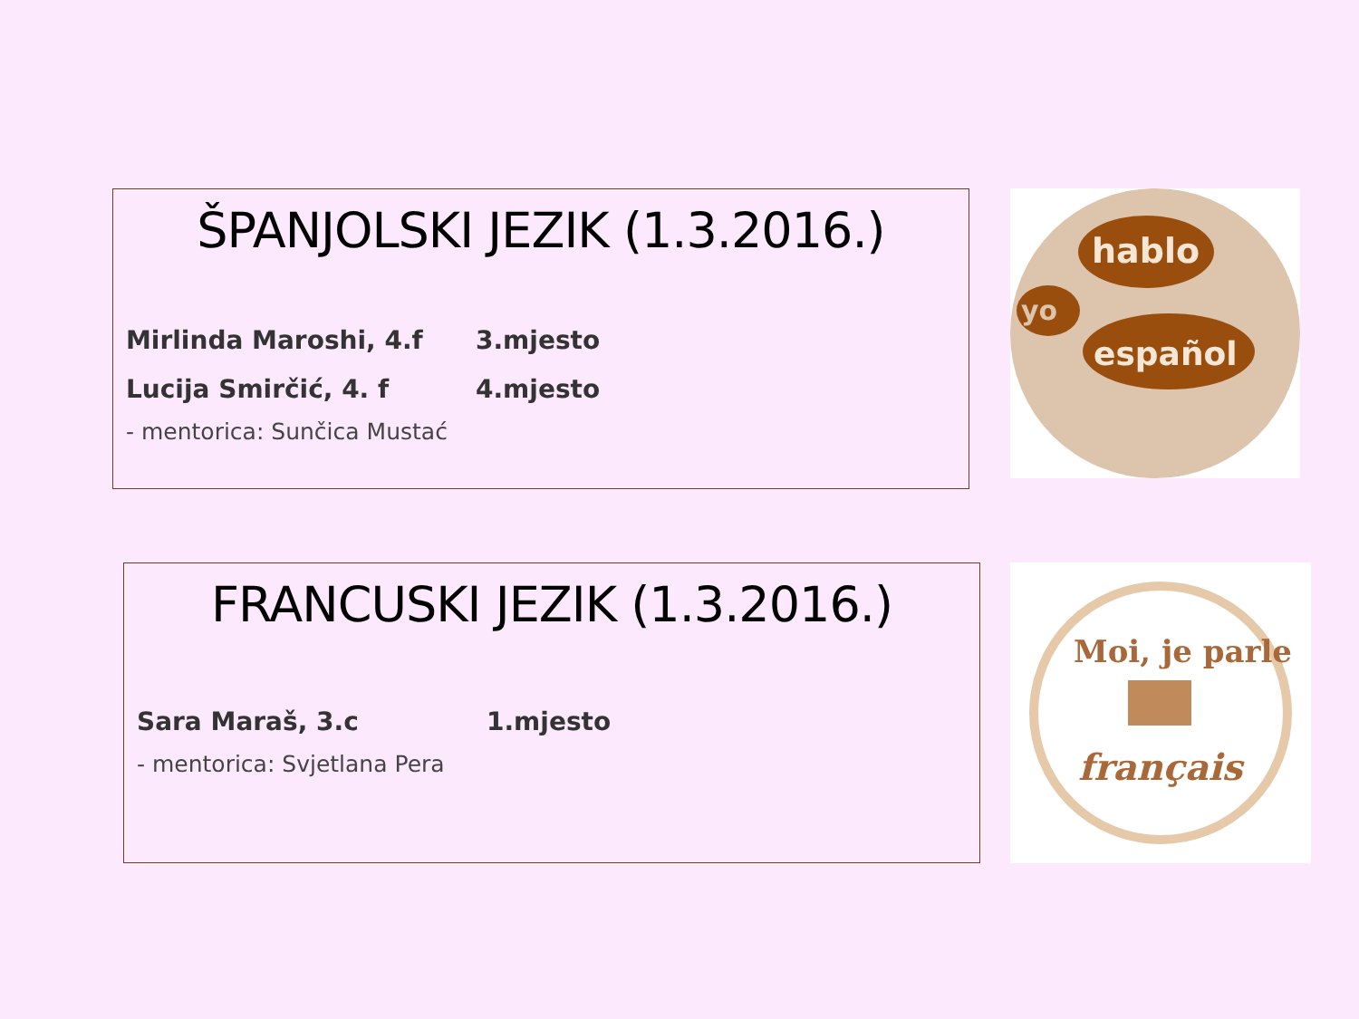ŠPANJOLSKI JEZIK (1.3.2016.)
Mirlinda Maroshi, 4.f 3.mjesto
Lucija Smirčić, 4. f 4.mjesto
- mentorica: Sunčica Mustać
hablo
yo
español
FRANCUSKI JEZIK (1.3.2016.)
Sara Maraš, 3.c 1.mjesto
- mentorica: Svjetlana Pera
Moi, je parle
français